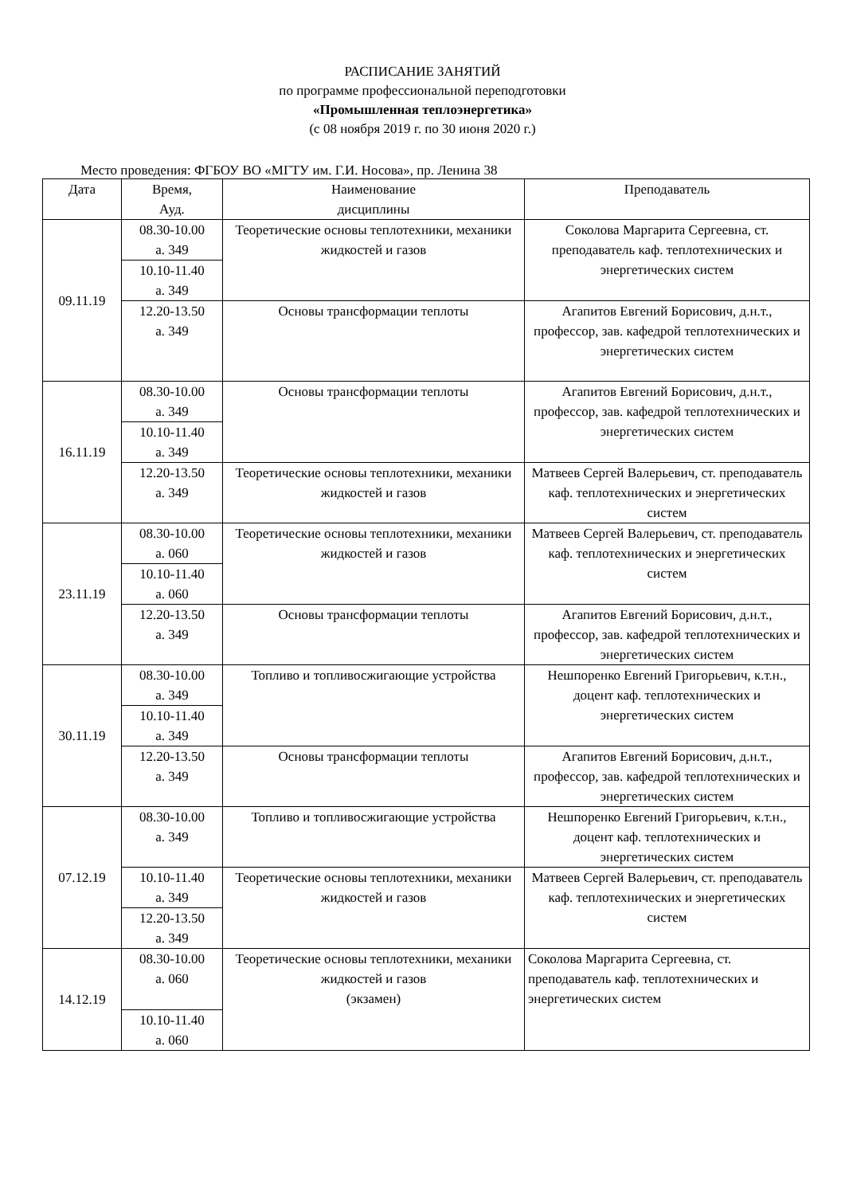РАСПИСАНИЕ ЗАНЯТИЙ
по программе профессиональной переподготовки
«Промышленная теплоэнергетика»
(с 08 ноября 2019 г. по 30 июня 2020 г.)
Место проведения: ФГБОУ ВО «МГТУ им. Г.И. Носова», пр. Ленина 38
| Дата | Время, Ауд. | Наименование дисциплины | Преподаватель |
| --- | --- | --- | --- |
| 09.11.19 | 08.30-10.00 а. 349 | Теоретические основы теплотехники, механики жидкостей и газов | Соколова Маргарита Сергеевна, ст. преподаватель каф. теплотехнических и энергетических систем |
| | 10.10-11.40 а. 349 | | |
| | 12.20-13.50 а. 349 | Основы трансформации теплоты | Агапитов Евгений Борисович, д.н.т., профессор, зав. кафедрой теплотехнических и энергетических систем |
| 16.11.19 | 08.30-10.00 а. 349 | Основы трансформации теплоты | Агапитов Евгений Борисович, д.н.т., профессор, зав. кафедрой теплотехнических и энергетических систем |
| | 10.10-11.40 а. 349 | | |
| | 12.20-13.50 а. 349 | Теоретические основы теплотехники, механики жидкостей и газов | Матвеев Сергей Валерьевич, ст. преподаватель каф. теплотехнических и энергетических систем |
| 23.11.19 | 08.30-10.00 а. 060 | Теоретические основы теплотехники, механики жидкостей и газов | Матвеев Сергей Валерьевич, ст. преподаватель каф. теплотехнических и энергетических систем |
| | 10.10-11.40 а. 060 | | |
| | 12.20-13.50 а. 349 | Основы трансформации теплоты | Агапитов Евгений Борисович, д.н.т., профессор, зав. кафедрой теплотехнических и энергетических систем |
| 30.11.19 | 08.30-10.00 а. 349 | Топливо и топливосжигающие устройства | Нешпоренко Евгений Григорьевич, к.т.н., доцент каф. теплотехнических и энергетических систем |
| | 10.10-11.40 а. 349 | | |
| | 12.20-13.50 а. 349 | Основы трансформации теплоты | Агапитов Евгений Борисович, д.н.т., профессор, зав. кафедрой теплотехнических и энергетических систем |
| 07.12.19 | 08.30-10.00 а. 349 | Топливо и топливосжигающие устройства | Нешпоренко Евгений Григорьевич, к.т.н., доцент каф. теплотехнических и энергетических систем |
| | 10.10-11.40 а. 349 | Теоретические основы теплотехники, механики жидкостей и газов | Матвеев Сергей Валерьевич, ст. преподаватель каф. теплотехнических и энергетических систем |
| | 12.20-13.50 а. 349 | | |
| 14.12.19 | 08.30-10.00 а. 060 | Теоретические основы теплотехники, механики жидкостей и газов (экзамен) | Соколова Маргарита Сергеевна, ст. преподаватель каф. теплотехнических и энергетических систем |
| | 10.10-11.40 а. 060 | | |